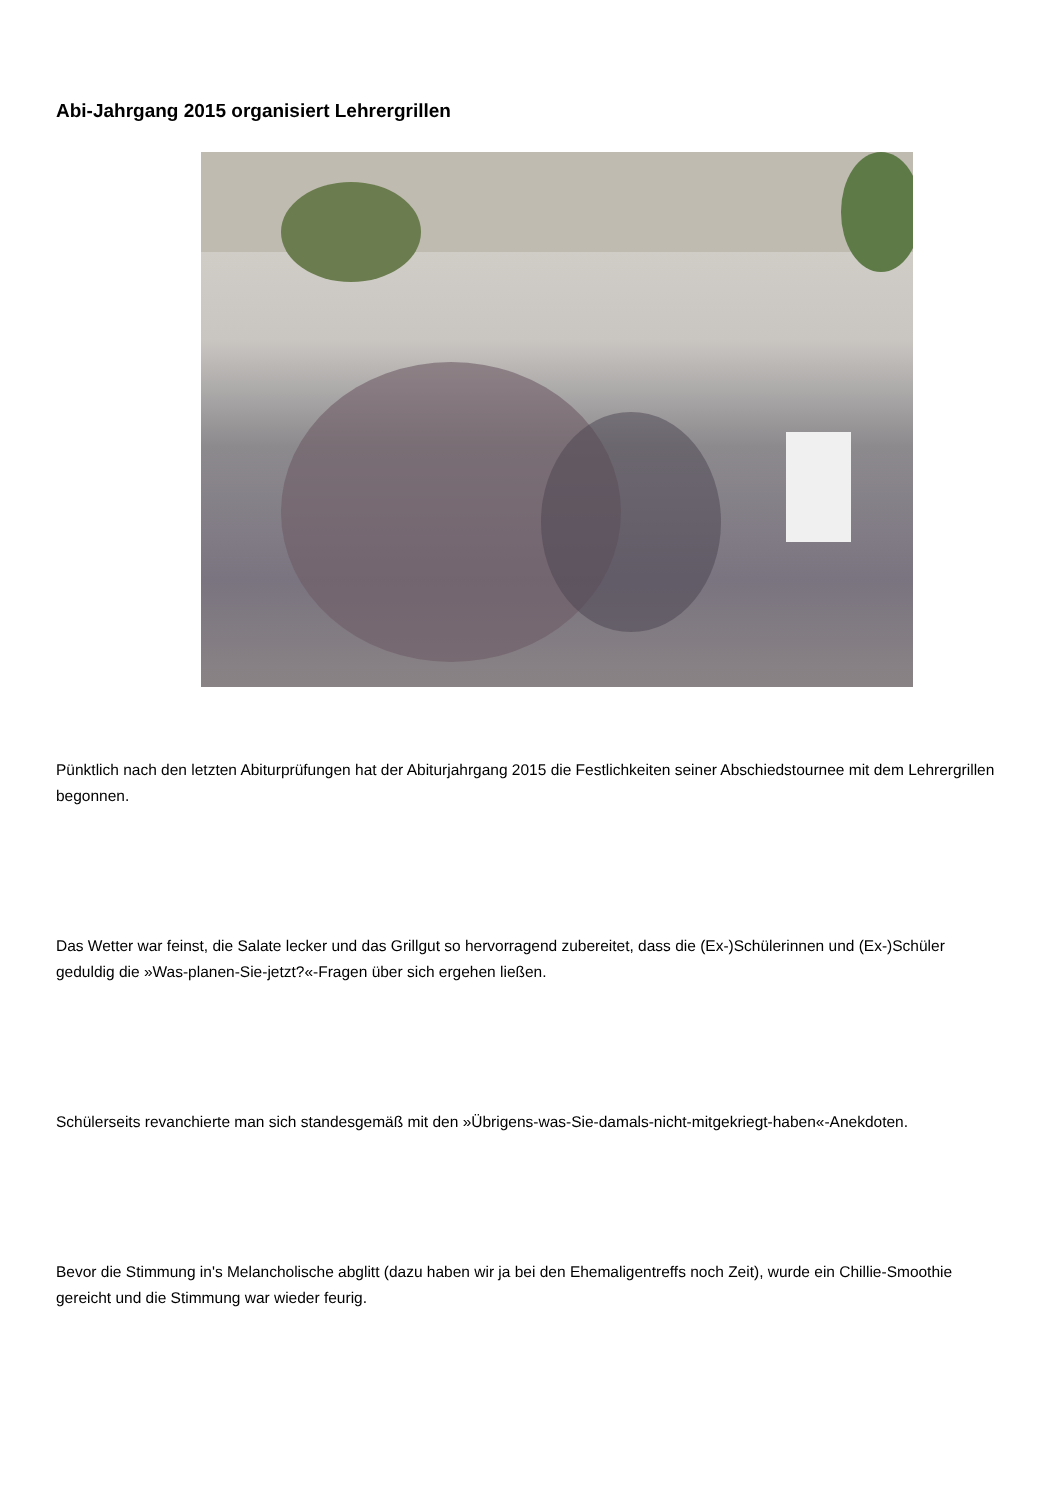Abi-Jahrgang 2015 organisiert Lehrergrillen
Pünktlich nach den letzten Abiturprüfungen hat der Abiturjahrgang 2015 die Festlichkeiten seiner Abschiedstournee mit dem Lehrergrillen begonnen.
Das Wetter war feinst, die Salate lecker und das Grillgut so hervorragend zubereitet, dass die (Ex-)Schülerinnen und (Ex-)Schüler geduldig die »Was-planen-Sie-jetzt?«-Fragen über sich ergehen ließen.
Schülerseits revanchierte man sich standesgemäß mit den »Übrigens-was-Sie-damals-nicht-mitgekriegt-haben«-Anekdoten.
Bevor die Stimmung in's Melancholische abglitt (dazu haben wir ja bei den Ehemaligentreffs noch Zeit), wurde ein Chillie-Smoothie gereicht und die Stimmung war wieder feurig.